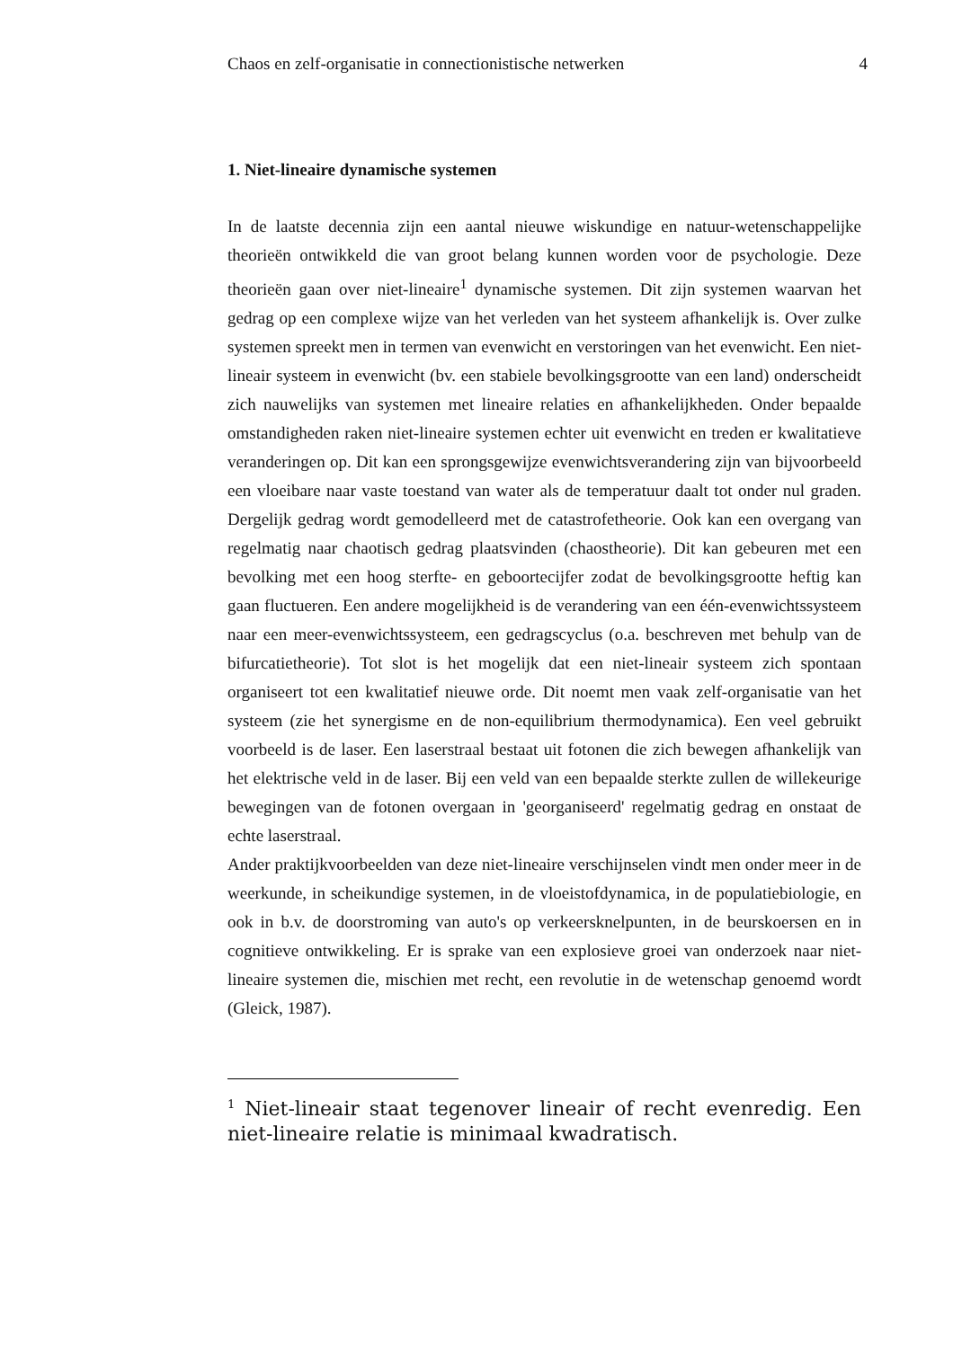Chaos en zelf-organisatie in connectionistische netwerken 4
1. Niet-lineaire dynamische systemen
In de laatste decennia zijn een aantal nieuwe wiskundige en natuur-wetenschappelijke theorieën ontwikkeld die van groot belang kunnen worden voor de psychologie. Deze theorieën gaan over niet-lineaire<sup>1</sup> dynamische systemen. Dit zijn systemen waarvan het gedrag op een complexe wijze van het verleden van het systeem afhankelijk is. Over zulke systemen spreekt men in termen van evenwicht en verstoringen van het evenwicht. Een niet-lineair systeem in evenwicht (bv. een stabiele bevolkingsgrootte van een land) onderscheidt zich nauwelijks van systemen met lineaire relaties en afhankelijkheden. Onder bepaalde omstandigheden raken niet-lineaire systemen echter uit evenwicht en treden er kwalitatieve veranderingen op. Dit kan een sprongsgewijze evenwichtsverandering zijn van bijvoorbeeld een vloeibare naar vaste toestand van water als de temperatuur daalt tot onder nul graden. Dergelijk gedrag wordt gemodelleerd met de catastrofetheorie. Ook kan een overgang van regelmatig naar chaotisch gedrag plaatsvinden (chaostheorie). Dit kan gebeuren met een bevolking met een hoog sterfte- en geboortecijfer zodat de bevolkingsgrootte heftig kan gaan fluctueren. Een andere mogelijkheid is de verandering van een één-evenwichtssysteem naar een meer-evenwichtssysteem, een gedragscyclus (o.a. beschreven met behulp van de bifurcatietheorie). Tot slot is het mogelijk dat een niet-lineair systeem zich spontaan organiseert tot een kwalitatief nieuwe orde. Dit noemt men vaak zelf-organisatie van het systeem (zie het synergisme en de non-equilibrium thermodynamica). Een veel gebruikt voorbeeld is de laser. Een laserstraal bestaat uit fotonen die zich bewegen afhankelijk van het elektrische veld in de laser. Bij een veld van een bepaalde sterkte zullen de willekeurige bewegingen van de fotonen overgaan in 'georganiseerd' regelmatig gedrag en onstaat de echte laserstraal.
Ander praktijkvoorbeelden van deze niet-lineaire verschijnselen vindt men onder meer in de weerkunde, in scheikundige systemen, in de vloeistofdynamica, in de populatiebiologie, en ook in b.v. de doorstroming van auto's op verkeersknelpunten, in de beurskoersen en in cognitieve ontwikkeling. Er is sprake van een explosieve groei van onderzoek naar niet-lineaire systemen die, mischien met recht, een revolutie in de wetenschap genoemd wordt (Gleick, 1987).
<sup>1</sup> Niet-lineair staat tegenover lineair of recht evenredig. Een niet-lineaire relatie is minimaal kwadratisch.